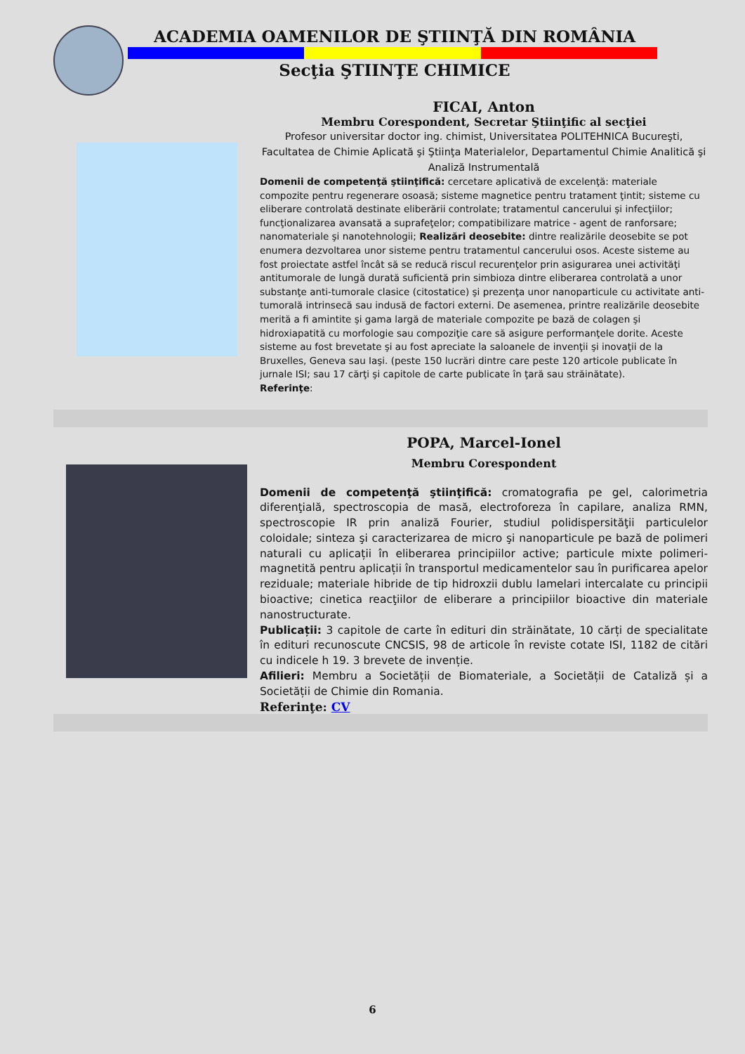ACADEMIA OAMENILOR DE ŞTIINŢĂ DIN ROMÂNIA
Secţia ŞTIINŢE CHIMICE
FICAI, Anton
Membru Corespondent, Secretar Ştiinţific al secţiei
Profesor universitar doctor ing. chimist, Universitatea POLITEHNICA Bucureşti, Facultatea de Chimie Aplicată şi Ştiinţa Materialelor, Departamentul Chimie Analitică şi Analiză Instrumentală
Domenii de competenţă ştiinţifică: cercetare aplicativă de excelenţă: materiale compozite pentru regenerare osoasă; sisteme magnetice pentru tratament ţintit; sisteme cu eliberare controlată destinate eliberării controlate; tratamentul cancerului şi infecţiilor; funcţionalizarea avansată a suprafeţelor; compatibilizare matrice - agent de ranforsare; nanomateriale şi nanotehnologii; Realizări deosebite: dintre realizările deosebite se pot enumera dezvoltarea unor sisteme pentru tratamentul cancerului osos. Aceste sisteme au fost proiectate astfel încât să se reducă riscul recurenţelor prin asigurarea unei activităţi antitumorale de lungă durată suficientă prin simbioza dintre eliberarea controlată a unor substanţe anti-tumorale clasice (citostatice) şi prezenţa unor nanoparticule cu activitate anti-tumorală intrinsecă sau indusă de factori externi. De asemenea, printre realizările deosebite merită a fi amintite şi gama largă de materiale compozite pe bază de colagen şi hidroxiapatită cu morfologie sau compoziţie care să asigure performanţele dorite. Aceste sisteme au fost brevetate şi au fost apreciate la saloanele de invenţii şi inovaţii de la Bruxelles, Geneva sau Iaşi. (peste 150 lucrări dintre care peste 120 articole publicate în jurnale ISI; sau 17 cărţi şi capitole de carte publicate în ţară sau străinătate).
Referinţe:
POPA, Marcel-Ionel
Membru Corespondent
Domenii de competenţă ştiinţifică: cromatografia pe gel, calorimetria diferenţială, spectroscopia de masă, electroforeza în capilare, analiza RMN, spectroscopie IR prin analiză Fourier, studiul polidispersităţii particulelor coloidale; sinteza şi caracterizarea de micro şi nanoparticule pe bază de polimeri naturali cu aplicații în eliberarea principiilor active; particule mixte polimeri-magnetită pentru aplicații în transportul medicamentelor sau în purificarea apelor reziduale; materiale hibride de tip hidroxzii dublu lamelari intercalate cu principii bioactive; cinetica reacţiilor de eliberare a principiilor bioactive din materiale nanostructurate.
Publicații: 3 capitole de carte în edituri din străinătate, 10 cărți de specialitate în edituri recunoscute CNCSIS, 98 de articole în reviste cotate ISI, 1182 de citări cu indicele h 19. 3 brevete de invenție.
Afilieri: Membru a Societății de Biomateriale, a Societății de Cataliză și a Societății de Chimie din Romania.
Referinţe: CV
6